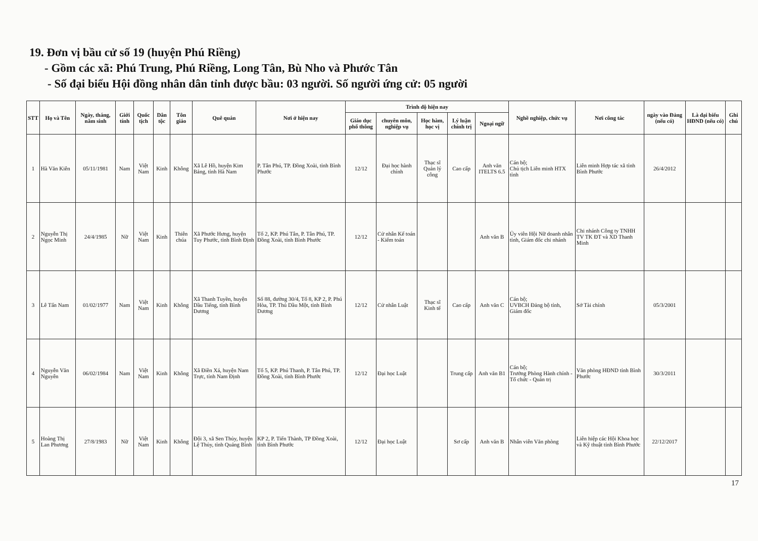19. Đơn vị bầu cử số 19 (huyện Phú Riềng)
- Gồm các xã: Phú Trung, Phú Riềng, Long Tân, Bù Nho và Phước Tân
- Số đại biểu Hội đồng nhân dân tỉnh được bầu: 03 người. Số người ứng cử: 05 người
| STT | Họ và Tên | Ngày, tháng, năm sinh | Giới tính | Quốc tịch | Dân tộc | Tôn giáo | Quê quán | Nơi ở hiện nay | Trình độ hiện nay | | | | | Nghề nghiệp, chức vụ | Nơi công tác | ngày vào Đảng (nếu có) | Là đại biểu HĐND (nếu có) | Ghi chú |
| --- | --- | --- | --- | --- | --- | --- | --- | --- | --- | --- | --- | --- | --- | --- | --- | --- | --- | --- |
| | | | | | | | | | Giáo dục phổ thông | chuyên môn, nghiệp vụ | Học hàm, học vị | Lý luận chính trị | Ngoại ngữ | | | | | |
| 1 | Hà Văn Kiên | 05/11/1981 | Nam | Việt Nam | Kinh | Không | Xã Lê Hồ, huyện Kim Bảng, tỉnh Hà Nam | P. Tân Phú, TP. Đồng Xoài, tỉnh Bình Phước | 12/12 | Đại học hành chính | Thạc sĩ Quản lý công | Cao cấp | Anh văn ITELTS 6.5 | Cán bộ; Chủ tịch Liên minh HTX tỉnh | Liên minh Hợp tác xã tỉnh Bình Phước | 26/4/2012 | | |
| 2 | Nguyễn Thị Ngọc Minh | 24/4/1985 | Nữ | Việt Nam | Kinh | Thiên chúa | Xã Phước Hưng, huyện Tuy Phước, tỉnh Bình Định | Tổ 2, KP. Phú Tân, P. Tân Phú, TP. Đồng Xoài, tỉnh Bình Phước | 12/12 | Cử nhân Kế toán - Kiểm toán | | | Anh văn B | Ủy viên Hội Nữ doanh nhân tỉnh, Giám đốc chi nhánh | Chi nhánh Công ty TNHH TV TK ĐT và XD Thanh Minh | | | |
| 3 | Lê Tấn Nam | 01/02/1977 | Nam | Việt Nam | Kinh | Không | Xã Thanh Tuyền, huyện Dầu Tiếng, tỉnh Bình Dương | Số 88, đường 30/4, Tổ 8, KP 2, P. Phú Hòa, TP. Thủ Dầu Một, tỉnh Bình Dương | 12/12 | Cử nhân Luật | Thạc sĩ Kinh tế | Cao cấp | Anh văn C | Cán bộ; UVBCH Đảng bộ tỉnh, Giám đốc | Sở Tài chính | 05/3/2001 | | |
| 4 | Nguyễn Văn Nguyên | 06/02/1984 | Nam | Việt Nam | Kinh | Không | Xã Điền Xá, huyện Nam Trực, tỉnh Nam Định | Tổ 5, KP. Phú Thanh, P. Tân Phú, TP. Đồng Xoài, tỉnh Bình Phước | 12/12 | Đại học Luật | | Trung cấp | Anh văn B1 | Cán bộ; Trưởng Phòng Hành chính - Tổ chức - Quản trị | Văn phòng HĐND tỉnh Bình Phước | 30/3/2011 | | |
| 5 | Hoàng Thị Lan Phương | 27/8/1983 | Nữ | Việt Nam | Kinh | Không | Đội 3, xã Sen Thủy, huyện Lệ Thủy, tỉnh Quảng Bình | KP 2, P. Tiến Thành, TP Đồng Xoài, tỉnh Bình Phước | 12/12 | Đại học Luật | | Sơ cấp | Anh văn B | Nhân viên Văn phòng | Liên hiệp các Hội Khoa học và Kỹ thuật tỉnh Bình Phước | 22/12/2017 | | |
17